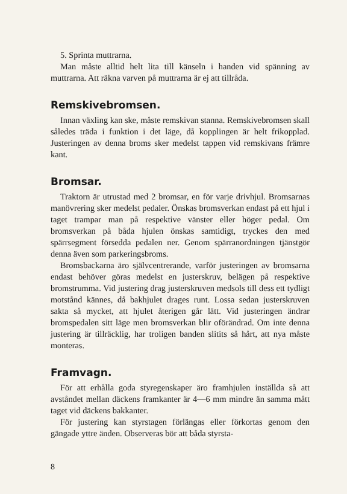5. Sprinta muttrarna.
Man måste alltid helt lita till känseln i handen vid spänning av muttrarna. Att räkna varven på muttrarna är ej att tillråda.
Remskivebromsen.
Innan växling kan ske, måste remskivan stanna. Remskivebromsen skall således träda i funktion i det läge, då kopplingen är helt frikopplad. Justeringen av denna broms sker medelst tappen vid remskivans främre kant.
Bromsar.
Traktorn är utrustad med 2 bromsar, en för varje drivhjul. Bromsarnas manövrering sker medelst pedaler. Önskas bromsverkan endast på ett hjul i taget trampar man på respektive vänster eller höger pedal. Om bromsverkan på båda hjulen önskas samtidigt, tryckes den med spärrsegment försedda pedalen ner. Genom spärranordningen tjänstgör denna även som parkeringsbroms.
Bromsbackarna äro självcentrerande, varför justeringen av bromsarna endast behöver göras medelst en justerskruv, belägen på respektive bromstrumma. Vid justering drag justerskruven medsols till dess ett tydligt motstånd kännes, då bakhjulet drages runt. Lossa sedan justerskruven sakta så mycket, att hjulet återigen går lätt. Vid justeringen ändrar bromspedalen sitt läge men bromsverkan blir oförändrad. Om inte denna justering är tillräcklig, har troligen banden slitits så hårt, att nya måste monteras.
Framvagn.
För att erhålla goda styregenskaper äro framhjulen inställda så att avståndet mellan däckens framkanter är 4—6 mm mindre än samma mått taget vid däckens bakkanter.
För justering kan styrstagen förlängas eller förkortas genom den gängade yttre änden. Observeras bör att båda styrsta-
8